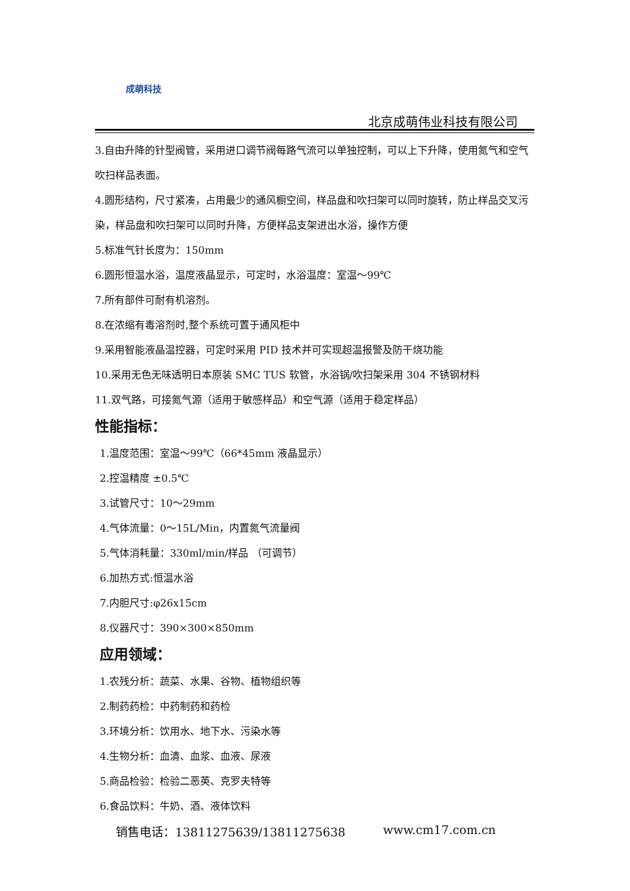成萌科技
北京成萌伟业科技有限公司
3.自由升降的针型阀管，采用进口调节阀每路气流可以单独控制，可以上下升降，使用氮气和空气吹扫样品表面。
4.圆形结构，尺寸紧凑，占用最少的通风橱空间，样品盘和吹扫架可以同时旋转，防止样品交叉污染，样品盘和吹扫架可以同时升降，方便样品支架进出水浴，操作方便
5.标准气针长度为：150mm
6.圆形恒温水浴，温度液晶显示，可定时，水浴温度：室温～99℃
7.所有部件可耐有机溶剂。
8.在浓缩有毒溶剂时,整个系统可置于通风柜中
9.采用智能液晶温控器，可定时采用 PID 技术并可实现超温报警及防干烧功能
10.采用无色无味透明日本原装 SMC TUS 软管，水浴锅/吹扫架采用 304 不锈钢材料
11.双气路，可接氮气源（适用于敏感样品）和空气源（适用于稳定样品）
性能指标：
1.温度范围：室温～99℃（66*45mm 液晶显示）
2.控温精度 ±0.5℃
3.试管尺寸：10～29mm
4.气体流量：0～15L/Min，内置氮气流量阀
5.气体消耗量：330ml/min/样品 （可调节）
6.加热方式:恒温水浴
7.内胆尺寸:φ26x15cm
8.仪器尺寸：390×300×850mm
应用领域：
1.农残分析：蔬菜、水果、谷物、植物组织等
2.制药药检：中药制药和药检
3.环境分析：饮用水、地下水、污染水等
4.生物分析：血清、血浆、血液、尿液
5.商品检验：检验二恶英、克罗夫特等
6.食品饮料：牛奶、酒、液体饮料
销售电话：13811275639/13811275638 www.cm17.com.cn